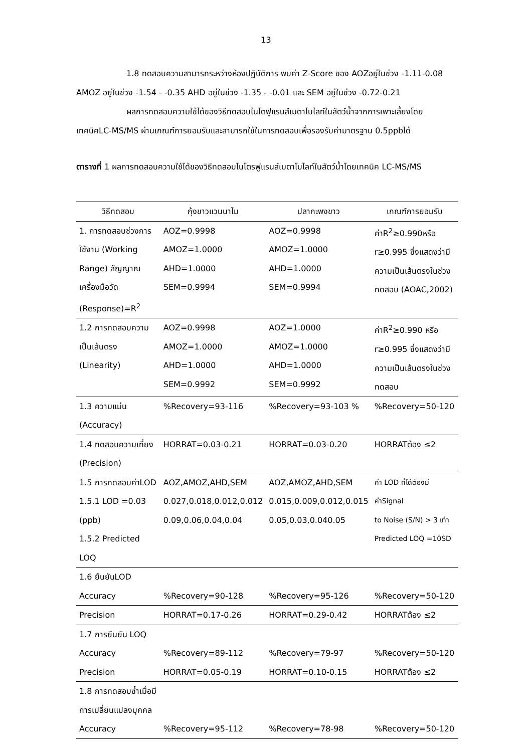13
1.8 ทดสอบความสามารถระหว่างห้องปฏิบัติการ พบค่า Z-Score ของ AOZอยู่ในช่วง -1.11-0.08 AMOZ อยู่ในช่วง -1.54 - -0.35 AHD อยู่ในช่วง -1.35 - -0.01 และ SEM อยู่ในช่วง -0.72-0.21
ผลการทดสอบความใช้ได้ของวิธีทดสอบไนโตฟูแรนส์เมตาโบไลท์ในสัตว์น้ำจากการเพาะเลี้ยงโดยเทคนิคLC-MS/MS ผ่านเกณฑ์การยอมรับและสามารถใช้ในการทดสอบเพื่อรองรับค่ามาตรฐาน 0.5ppbได้
ตารางที่ 1 ผลการทดสอบความใช้ได้ของวิธีทดสอบไนโตรฟูแรนส์เมตาโบไลท์ในสัตว์น้ำโดยเทคนิค LC-MS/MS
| วิธีทดสอบ | กุ้งขาวแวนนาไม | ปลากะพงขาว | เกณฑ์การยอมรับ |
| --- | --- | --- | --- |
| 1. การทดสอบช่วงการใช้งาน (Working Range) สัญญาณเครื่องมือวัด (Response)=R<sup>2</sup> | AOZ=0.9998 AMOZ=1.0000 AHD=1.0000 SEM=0.9994 | AOZ=0.9998 AMOZ=1.0000 AHD=1.0000 SEM=0.9994 | ค่าR<sup>2</sup>≥0.990หรือ r≥0.995 ซึ่งแสดงว่ามีความเป็นเส้นตรงในช่วงทดสอบ (AOAC,2002) |
| 1.2 การทดสอบความเป็นเส้นตรง (Linearity) | AOZ=0.9998 AMOZ=1.0000 AHD=1.0000 SEM=0.9992 | AOZ=1.0000 AMOZ=1.0000 AHD=1.0000 SEM=0.9992 | ค่าR<sup>2</sup>≥0.990 หรือ r≥0.995 ซึ่งแสดงว่ามีความเป็นเส้นตรงในช่วงทดสอบ |
| 1.3 ความแม่น (Accuracy) | %Recovery=93-116 | %Recovery=93-103 % | %Recovery=50-120 |
| 1.4 ทดสอบความเที่ยง (Precision) | HORRAT=0.03-0.21 | HORRAT=0.03-0.20 | HORRATต้อง ≤2 |
| 1.5 การทดสอบค่าLOD 1.5.1 LOD =0.03 (ppb) 1.5.2 Predicted LOQ | AOZ,AMOZ,AHD,SEM 0.027,0.018,0.012,0.012 0.09,0.06,0.04,0.04 | AOZ,AMOZ,AHD,SEM 0.015,0.009,0.012,0.015 0.05,0.03,0.040.05 | ค่า LOD ที่ได้ต้องมีค่าSignal to Noise (S/N) > 3 เท่า Predicted LOQ =10SD |
| 1.6 ยืนยันLOD | | | |
| Accuracy | %Recovery=90-128 | %Recovery=95-126 | %Recovery=50-120 |
| Precision | HORRAT=0.17-0.26 | HORRAT=0.29-0.42 | HORRATต้อง ≤2 |
| 1.7 การยืนยัน LOQ | | | |
| Accuracy | %Recovery=89-112 | %Recovery=79-97 | %Recovery=50-120 |
| Precision | HORRAT=0.05-0.19 | HORRAT=0.10-0.15 | HORRATต้อง ≤2 |
| 1.8 การทดสอบซ้ำเมื่อมีการเปลี่ยนแปลงบุคคล | | | |
| Accuracy | %Recovery=95-112 | %Recovery=78-98 | %Recovery=50-120 |